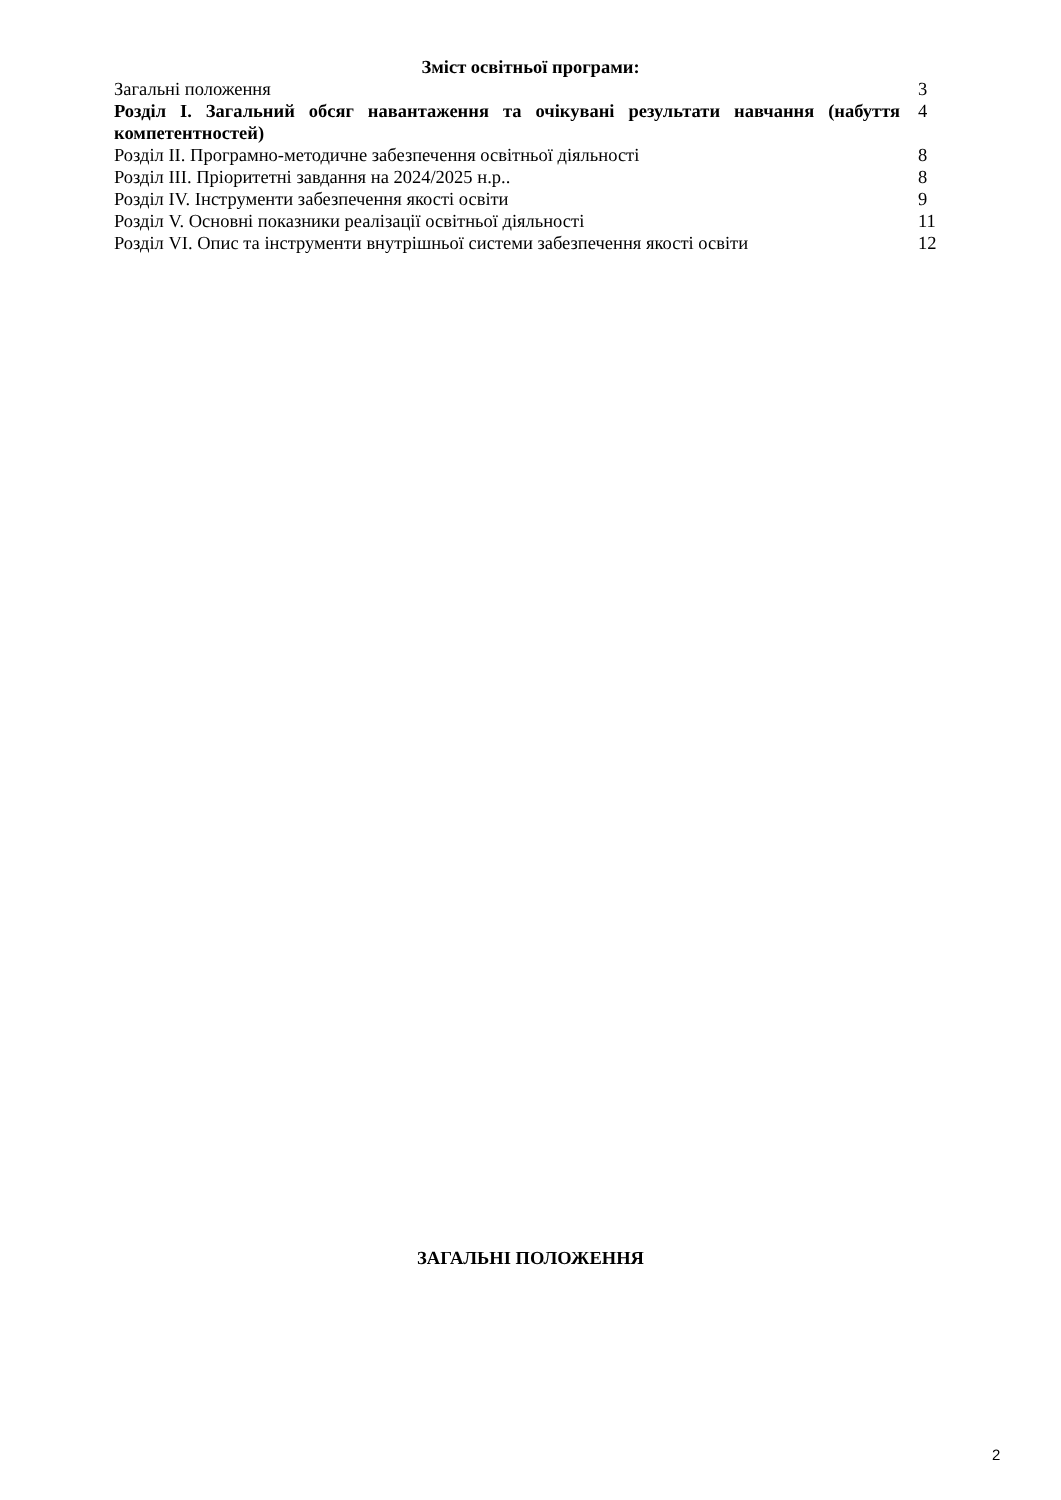Зміст освітньої програми:
| Загальні положення | 3 |
| Розділ I. Загальний обсяг навантаження та очікувані результати навчання (набуття компетентностей) | 4 |
| Розділ II. Програмно-методичне забезпечення освітньої діяльності | 8 |
| Розділ III. Пріоритетні завдання на 2024/2025 н.р.. | 8 |
| Розділ IV. Інструменти забезпечення якості освіти | 9 |
| Розділ V. Основні показники реалізації освітньої діяльності | 11 |
| Розділ VI. Опис та інструменти внутрішньої системи забезпечення якості освіти | 12 |
ЗАГАЛЬНІ ПОЛОЖЕННЯ
2